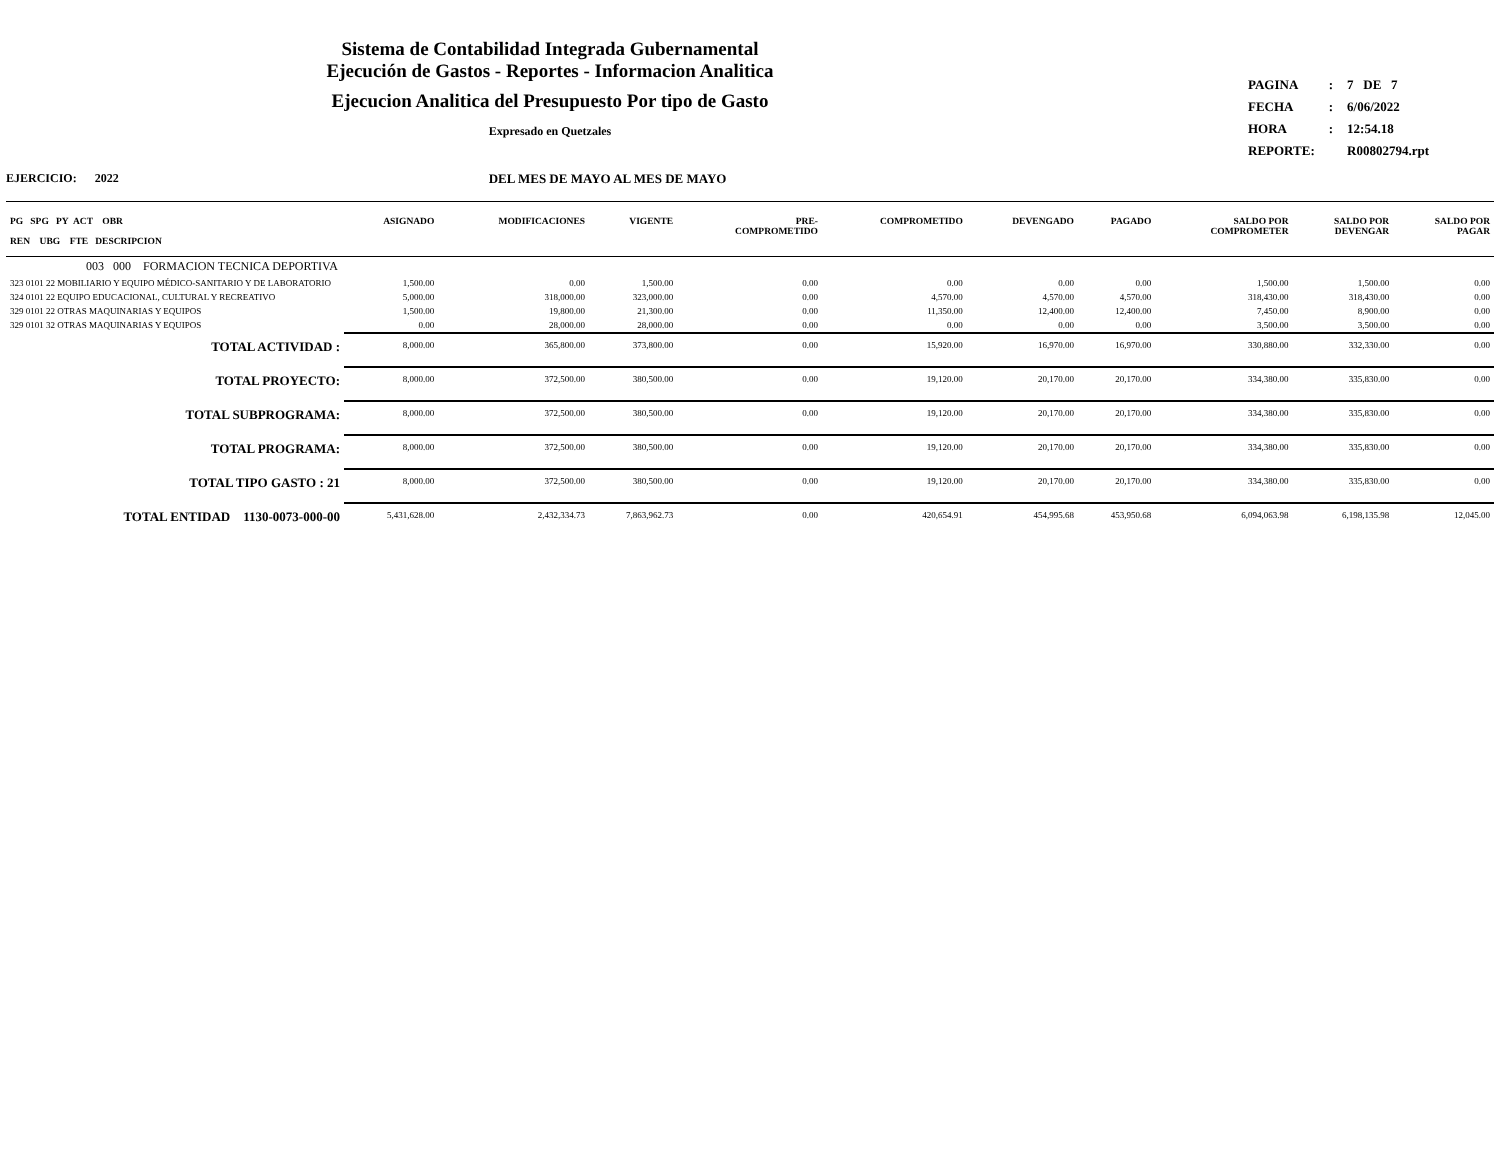Sistema de Contabilidad Integrada Gubernamental
Ejecución de Gastos - Reportes - Informacion Analitica
Ejecucion Analitica del Presupuesto Por tipo de Gasto
Expresado en Quetzales
| PAGINA | : | 7 DE 7 |
| FECHA | : | 6/06/2022 |
| HORA | : | 12:54.18 |
| REPORTE: | | R00802794.rpt |
EJERCICIO: 2022 DEL MES DE MAYO AL MES DE MAYO
| PG SPG PY ACT OBR REN UBG FTE DESCRIPCION | ASIGNADO | MODIFICACIONES | VIGENTE | PRE- COMPROMETIDO | COMPROMETIDO | DEVENGADO | PAGADO | SALDO POR COMPROMETER | SALDO POR DEVENGAR | SALDO POR PAGAR |
| --- | --- | --- | --- | --- | --- | --- | --- | --- | --- | --- |
| 003 000 FORMACION TECNICA DEPORTIVA | | | | | | | | | | |
| 323 0101 22 MOBILIARIO Y EQUIPO MÉDICO-SANITARIO Y DE LABORATORIO | 1,500.00 | 0.00 | 1,500.00 | 0.00 | 0.00 | 0.00 | 0.00 | 1,500.00 | 1,500.00 | 0.00 |
| 324 0101 22 EQUIPO EDUCACIONAL, CULTURAL Y RECREATIVO | 5,000.00 | 318,000.00 | 323,000.00 | 0.00 | 4,570.00 | 4,570.00 | 4,570.00 | 318,430.00 | 318,430.00 | 0.00 |
| 329 0101 22 OTRAS MAQUINARIAS Y EQUIPOS | 1,500.00 | 19,800.00 | 21,300.00 | 0.00 | 11,350.00 | 12,400.00 | 12,400.00 | 7,450.00 | 8,900.00 | 0.00 |
| 329 0101 32 OTRAS MAQUINARIAS Y EQUIPOS | 0.00 | 28,000.00 | 28,000.00 | 0.00 | 0.00 | 0.00 | 0.00 | 3,500.00 | 3,500.00 | 0.00 |
| TOTAL ACTIVIDAD : | 8,000.00 | 365,800.00 | 373,800.00 | 0.00 | 15,920.00 | 16,970.00 | 16,970.00 | 330,880.00 | 332,330.00 | 0.00 |
| TOTAL PROYECTO: | 8,000.00 | 372,500.00 | 380,500.00 | 0.00 | 19,120.00 | 20,170.00 | 20,170.00 | 334,380.00 | 335,830.00 | 0.00 |
| TOTAL SUBPROGRAMA: | 8,000.00 | 372,500.00 | 380,500.00 | 0.00 | 19,120.00 | 20,170.00 | 20,170.00 | 334,380.00 | 335,830.00 | 0.00 |
| TOTAL PROGRAMA: | 8,000.00 | 372,500.00 | 380,500.00 | 0.00 | 19,120.00 | 20,170.00 | 20,170.00 | 334,380.00 | 335,830.00 | 0.00 |
| TOTAL TIPO GASTO : 21 | 8,000.00 | 372,500.00 | 380,500.00 | 0.00 | 19,120.00 | 20,170.00 | 20,170.00 | 334,380.00 | 335,830.00 | 0.00 |
| TOTAL ENTIDAD 1130-0073-000-00 | 5,431,628.00 | 2,432,334.73 | 7,863,962.73 | 0.00 | 420,654.91 | 454,995.68 | 453,950.68 | 6,094,063.98 | 6,198,135.98 | 12,045.00 |